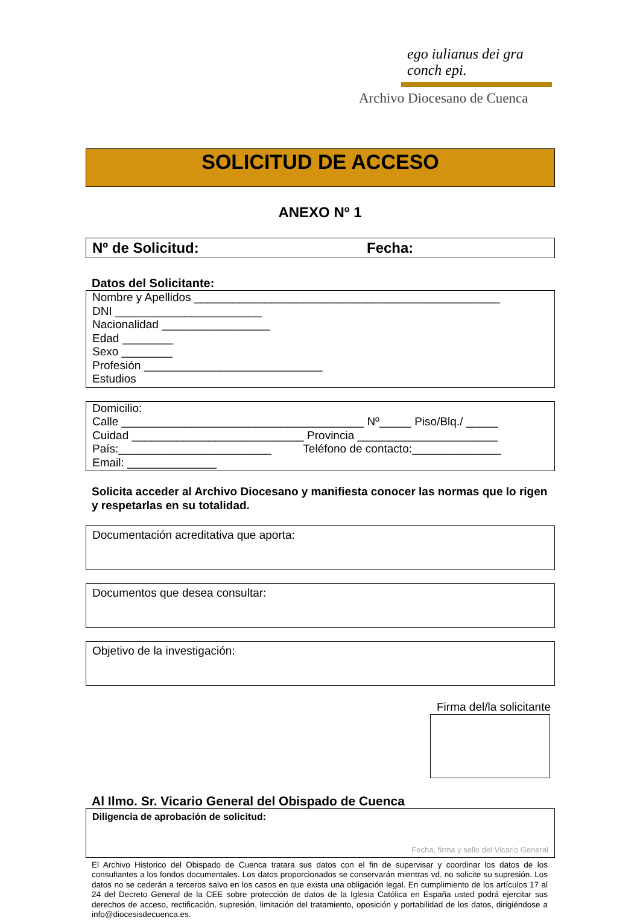ego iulianus dei gra conch epi.
Archivo Diocesano de Cuenca
SOLICITUD DE ACCESO
ANEXO Nº 1
Nº de Solicitud: Fecha:
Datos del Solicitante:
Nombre y Apellidos ________________________________________________
DNI _______________________
Nacionalidad _________________
Edad ________
Sexo ________
Profesión ____________________________
Estudios
Domicilio:
Calle ______________________________________ Nº_____ Piso/Blq./ _____
Cuidad ___________________________ Provincia ______________________
País:________________________ Teléfono de contacto:______________
Email: ______________
Solicita acceder al Archivo Diocesano y manifiesta conocer las normas que lo rigen y respetarlas en su totalidad.
Documentación acreditativa que aporta:
Documentos que desea consultar:
Objetivo de la investigación:
Firma del/la solicitante
Al Ilmo. Sr. Vicario General del Obispado de Cuenca
Diligencia de aprobación de solicitud:
Fecha, firma y sello del Vicario General
El Archivo Historico del Obispado de Cuenca tratara sus datos con el fin de supervisar y coordinar los datos de los consultantes a los fondos documentales. Los datos proporcionados se conservarán mientras vd. no solicite su supresión. Los datos no se cederán a terceros salvo en los casos en que exista una obligación legal. En cumplimiento de los artículos 17 al 24 del Decreto General de la CEE sobre protección de datos de la Iglesia Católica en España usted podrá ejercitar sus derechos de acceso, rectificación, supresión, limitación del tratamiento, oposición y portabilidad de los datos, dirigiéndose a info@diocesisdecuenca.es.